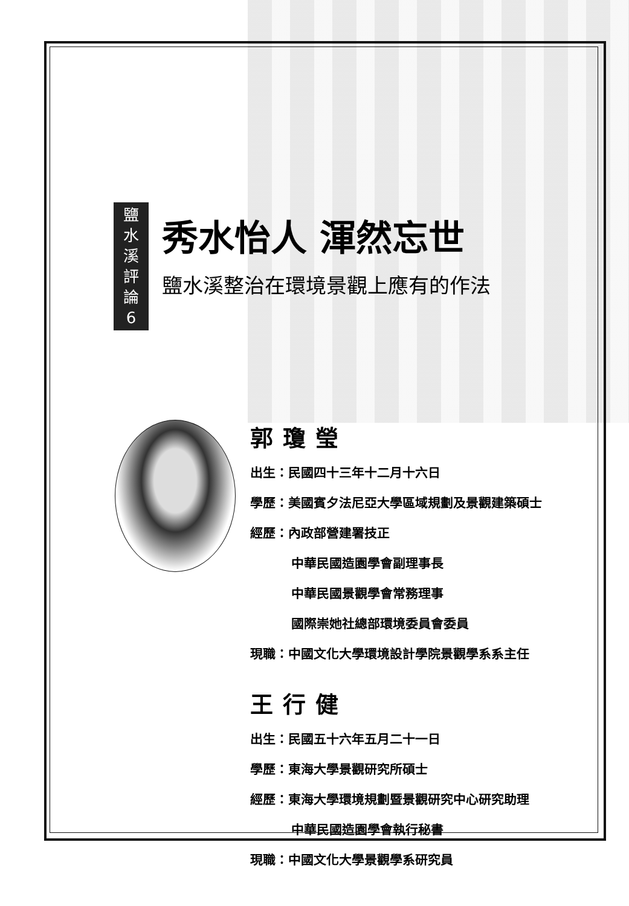鹽
水
溪
評
論
6
秀水怡人 渾然忘世
鹽水溪整治在環境景觀上應有的作法
郭瓊瑩
出生：民國四十三年十二月十六日
學歷：美國賓夕法尼亞大學區域規劃及景觀建築碩士
經歷：內政部營建署技正
中華民國造園學會副理事長
中華民國景觀學會常務理事
國際崇她社總部環境委員會委員
現職：中國文化大學環境設計學院景觀學系系主任
王行健
出生：民國五十六年五月二十一日
學歷：東海大學景觀研究所碩士
經歷：東海大學環境規劃暨景觀研究中心研究助理
中華民國造園學會執行秘書
現職：中國文化大學景觀學系研究員